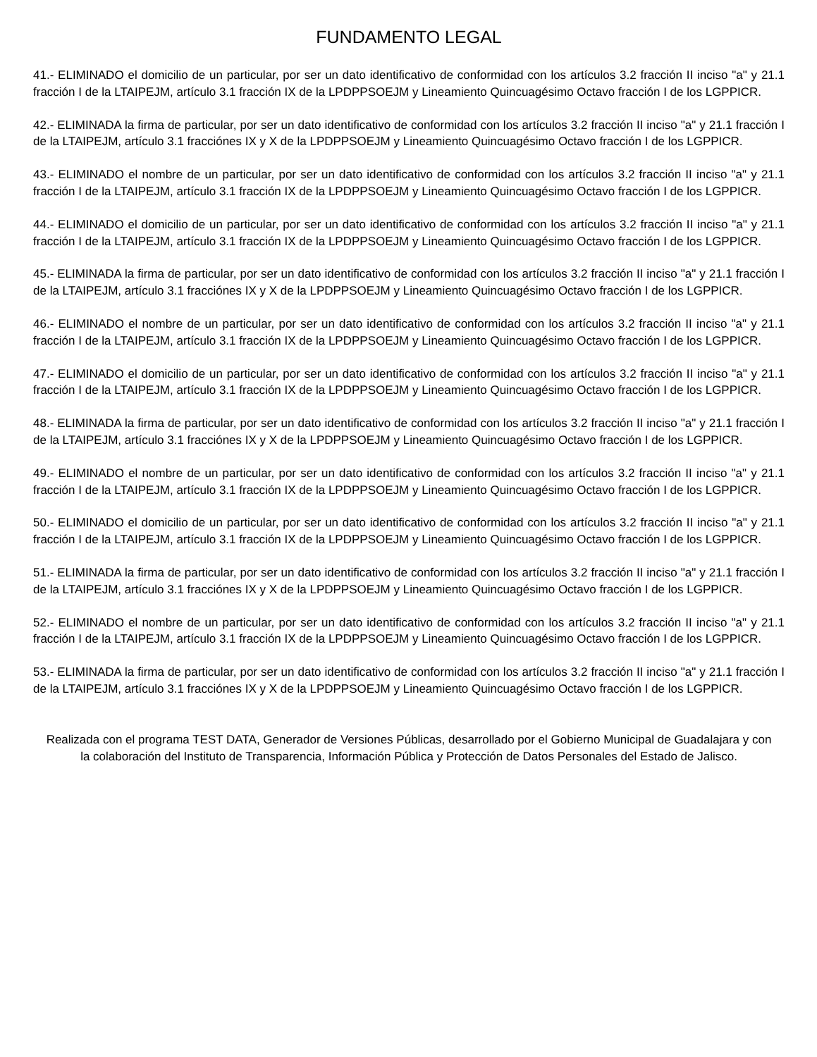FUNDAMENTO LEGAL
41.- ELIMINADO el domicilio de un particular, por ser un dato identificativo de conformidad con los artículos 3.2 fracción II inciso "a" y 21.1 fracción I de la LTAIPEJM, artículo 3.1 fracción IX de la LPDPPSOEJM y Lineamiento Quincuagésimo Octavo fracción I de los LGPPICR.
42.- ELIMINADA la firma de particular, por ser un dato identificativo de conformidad con los artículos 3.2 fracción II inciso "a" y 21.1 fracción I de la LTAIPEJM, artículo 3.1 fracciónes IX y X de la LPDPPSOEJM y Lineamiento Quincuagésimo Octavo fracción I de los LGPPICR.
43.- ELIMINADO el nombre de un particular, por ser un dato identificativo de conformidad con los artículos 3.2 fracción II inciso "a" y 21.1 fracción I de la LTAIPEJM, artículo 3.1 fracción IX de la LPDPPSOEJM y Lineamiento Quincuagésimo Octavo fracción I de los LGPPICR.
44.- ELIMINADO el domicilio de un particular, por ser un dato identificativo de conformidad con los artículos 3.2 fracción II inciso "a" y 21.1 fracción I de la LTAIPEJM, artículo 3.1 fracción IX de la LPDPPSOEJM y Lineamiento Quincuagésimo Octavo fracción I de los LGPPICR.
45.- ELIMINADA la firma de particular, por ser un dato identificativo de conformidad con los artículos 3.2 fracción II inciso "a" y 21.1 fracción I de la LTAIPEJM, artículo 3.1 fracciónes IX y X de la LPDPPSOEJM y Lineamiento Quincuagésimo Octavo fracción I de los LGPPICR.
46.- ELIMINADO el nombre de un particular, por ser un dato identificativo de conformidad con los artículos 3.2 fracción II inciso "a" y 21.1 fracción I de la LTAIPEJM, artículo 3.1 fracción IX de la LPDPPSOEJM y Lineamiento Quincuagésimo Octavo fracción I de los LGPPICR.
47.- ELIMINADO el domicilio de un particular, por ser un dato identificativo de conformidad con los artículos 3.2 fracción II inciso "a" y 21.1 fracción I de la LTAIPEJM, artículo 3.1 fracción IX de la LPDPPSOEJM y Lineamiento Quincuagésimo Octavo fracción I de los LGPPICR.
48.- ELIMINADA la firma de particular, por ser un dato identificativo de conformidad con los artículos 3.2 fracción II inciso "a" y 21.1 fracción I de la LTAIPEJM, artículo 3.1 fracciónes IX y X de la LPDPPSOEJM y Lineamiento Quincuagésimo Octavo fracción I de los LGPPICR.
49.- ELIMINADO el nombre de un particular, por ser un dato identificativo de conformidad con los artículos 3.2 fracción II inciso "a" y 21.1 fracción I de la LTAIPEJM, artículo 3.1 fracción IX de la LPDPPSOEJM y Lineamiento Quincuagésimo Octavo fracción I de los LGPPICR.
50.- ELIMINADO el domicilio de un particular, por ser un dato identificativo de conformidad con los artículos 3.2 fracción II inciso "a" y 21.1 fracción I de la LTAIPEJM, artículo 3.1 fracción IX de la LPDPPSOEJM y Lineamiento Quincuagésimo Octavo fracción I de los LGPPICR.
51.- ELIMINADA la firma de particular, por ser un dato identificativo de conformidad con los artículos 3.2 fracción II inciso "a" y 21.1 fracción I de la LTAIPEJM, artículo 3.1 fracciónes IX y X de la LPDPPSOEJM y Lineamiento Quincuagésimo Octavo fracción I de los LGPPICR.
52.- ELIMINADO el nombre de un particular, por ser un dato identificativo de conformidad con los artículos 3.2 fracción II inciso "a" y 21.1 fracción I de la LTAIPEJM, artículo 3.1 fracción IX de la LPDPPSOEJM y Lineamiento Quincuagésimo Octavo fracción I de los LGPPICR.
53.- ELIMINADA la firma de particular, por ser un dato identificativo de conformidad con los artículos 3.2 fracción II inciso "a" y 21.1 fracción I de la LTAIPEJM, artículo 3.1 fracciónes IX y X de la LPDPPSOEJM y Lineamiento Quincuagésimo Octavo fracción I de los LGPPICR.
Realizada con el programa TEST DATA, Generador de Versiones Públicas, desarrollado por el Gobierno Municipal de Guadalajara y con la colaboración del Instituto de Transparencia, Información Pública y Protección de Datos Personales del Estado de Jalisco.